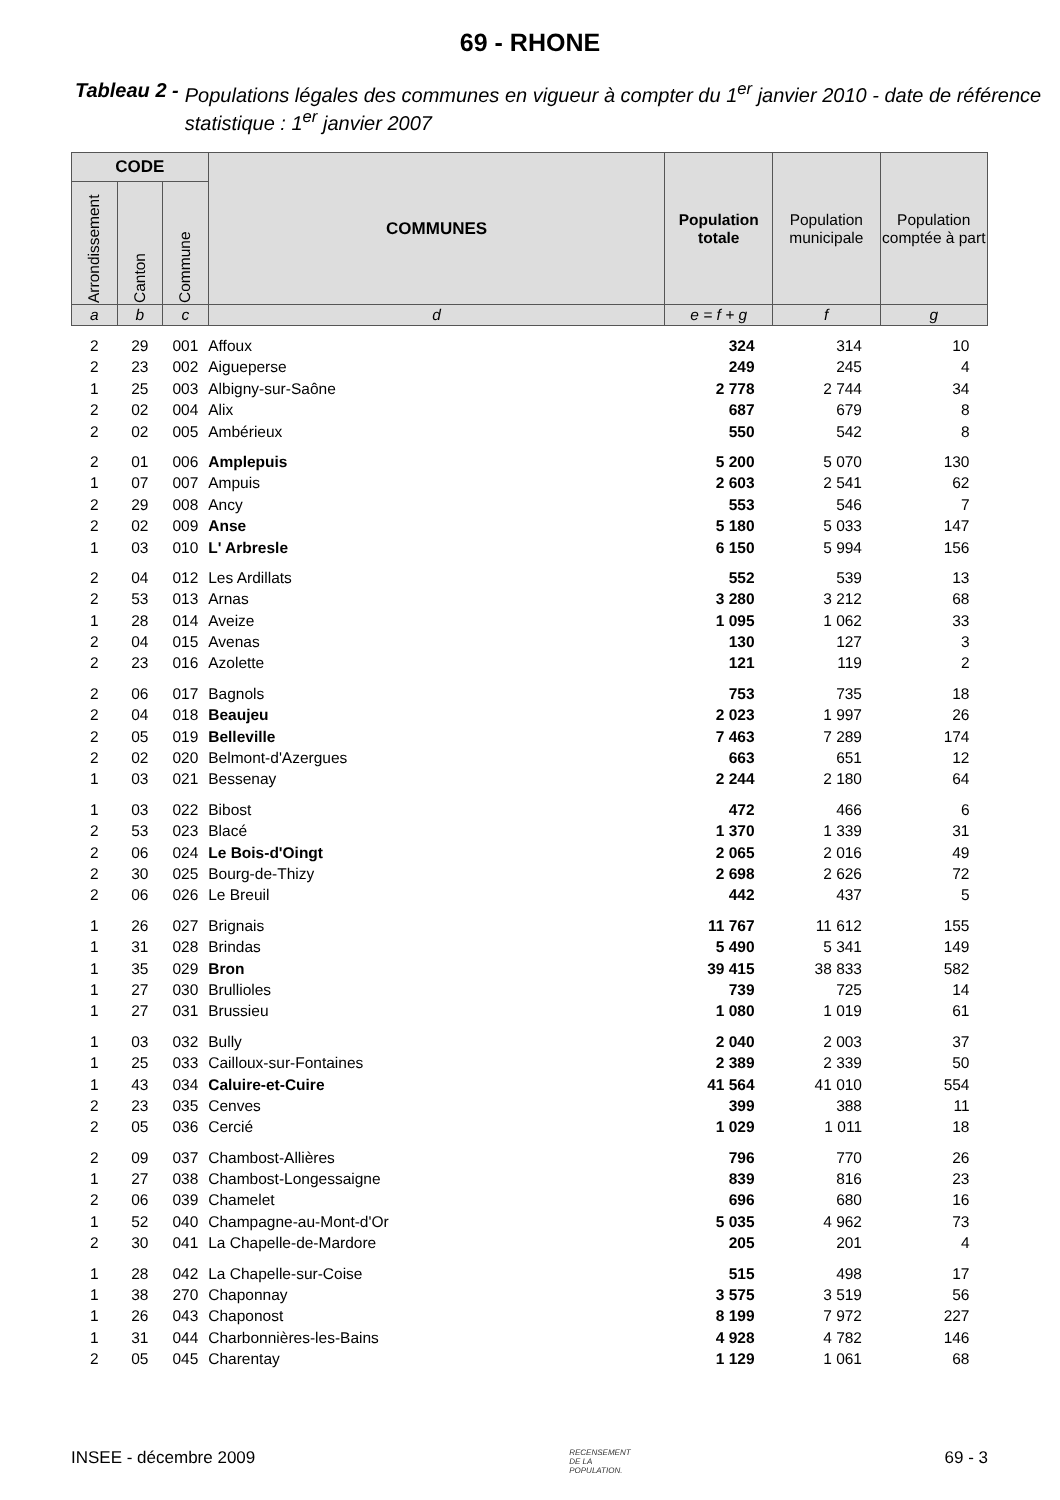69 - RHONE
Tableau 2 - Populations légales des communes en vigueur à compter du 1<sup>er</sup> janvier 2010 - date de référence statistique : 1<sup>er</sup> janvier 2007
| CODE | | | COMMUNES | Population totale | Population municipale | Population comptée à part |
| --- | --- | --- | --- | --- | --- | --- |
| Arrondissement | Canton | Commune | | | | |
| a | b | c | d | e = f + g | f | g |
| 2 | 29 | 001 | Affoux | 324 | 314 | 10 |
| 2 | 23 | 002 | Aigueperse | 249 | 245 | 4 |
| 1 | 25 | 003 | Albigny-sur-Saône | 2 778 | 2 744 | 34 |
| 2 | 02 | 004 | Alix | 687 | 679 | 8 |
| 2 | 02 | 005 | Ambérieux | 550 | 542 | 8 |
| 2 | 01 | 006 | Amplepuis | 5 200 | 5 070 | 130 |
| 1 | 07 | 007 | Ampuis | 2 603 | 2 541 | 62 |
| 2 | 29 | 008 | Ancy | 553 | 546 | 7 |
| 2 | 02 | 009 | Anse | 5 180 | 5 033 | 147 |
| 1 | 03 | 010 | L' Arbresle | 6 150 | 5 994 | 156 |
| 2 | 04 | 012 | Les Ardillats | 552 | 539 | 13 |
| 2 | 53 | 013 | Arnas | 3 280 | 3 212 | 68 |
| 1 | 28 | 014 | Aveize | 1 095 | 1 062 | 33 |
| 2 | 04 | 015 | Avenas | 130 | 127 | 3 |
| 2 | 23 | 016 | Azolette | 121 | 119 | 2 |
| 2 | 06 | 017 | Bagnols | 753 | 735 | 18 |
| 2 | 04 | 018 | Beaujeu | 2 023 | 1 997 | 26 |
| 2 | 05 | 019 | Belleville | 7 463 | 7 289 | 174 |
| 2 | 02 | 020 | Belmont-d'Azergues | 663 | 651 | 12 |
| 1 | 03 | 021 | Bessenay | 2 244 | 2 180 | 64 |
| 1 | 03 | 022 | Bibost | 472 | 466 | 6 |
| 2 | 53 | 023 | Blacé | 1 370 | 1 339 | 31 |
| 2 | 06 | 024 | Le Bois-d'Oingt | 2 065 | 2 016 | 49 |
| 2 | 30 | 025 | Bourg-de-Thizy | 2 698 | 2 626 | 72 |
| 2 | 06 | 026 | Le Breuil | 442 | 437 | 5 |
| 1 | 26 | 027 | Brignais | 11 767 | 11 612 | 155 |
| 1 | 31 | 028 | Brindas | 5 490 | 5 341 | 149 |
| 1 | 35 | 029 | Bron | 39 415 | 38 833 | 582 |
| 1 | 27 | 030 | Brullioles | 739 | 725 | 14 |
| 1 | 27 | 031 | Brussieu | 1 080 | 1 019 | 61 |
| 1 | 03 | 032 | Bully | 2 040 | 2 003 | 37 |
| 1 | 25 | 033 | Cailloux-sur-Fontaines | 2 389 | 2 339 | 50 |
| 1 | 43 | 034 | Caluire-et-Cuire | 41 564 | 41 010 | 554 |
| 2 | 23 | 035 | Cenves | 399 | 388 | 11 |
| 2 | 05 | 036 | Cercié | 1 029 | 1 011 | 18 |
| 2 | 09 | 037 | Chambost-Allières | 796 | 770 | 26 |
| 1 | 27 | 038 | Chambost-Longessaigne | 839 | 816 | 23 |
| 2 | 06 | 039 | Chamelet | 696 | 680 | 16 |
| 1 | 52 | 040 | Champagne-au-Mont-d'Or | 5 035 | 4 962 | 73 |
| 2 | 30 | 041 | La Chapelle-de-Mardore | 205 | 201 | 4 |
| 1 | 28 | 042 | La Chapelle-sur-Coise | 515 | 498 | 17 |
| 1 | 38 | 270 | Chaponnay | 3 575 | 3 519 | 56 |
| 1 | 26 | 043 | Chaponost | 8 199 | 7 972 | 227 |
| 1 | 31 | 044 | Charbonnières-les-Bains | 4 928 | 4 782 | 146 |
| 2 | 05 | 045 | Charentay | 1 129 | 1 061 | 68 |
INSEE - décembre 2009 RECENSEMENT
DE LA
POPULATION. 69 - 3